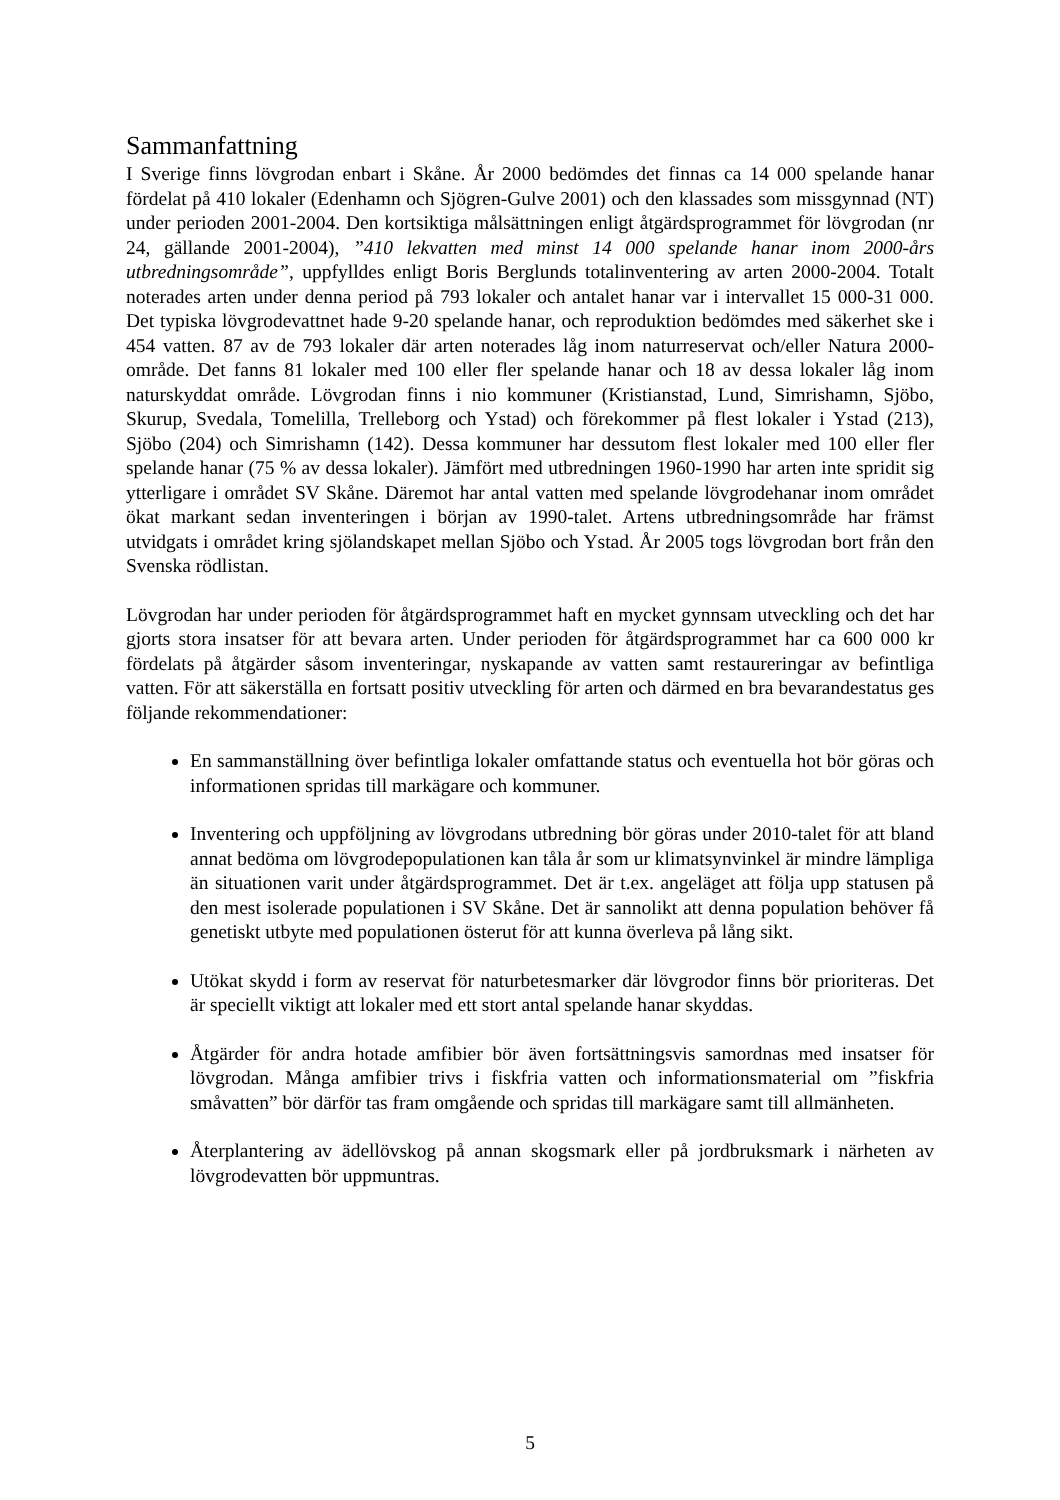Sammanfattning
I Sverige finns lövgrodan enbart i Skåne. År 2000 bedömdes det finnas ca 14 000 spelande hanar fördelat på 410 lokaler (Edenhamn och Sjögren-Gulve 2001) och den klassades som missgynnad (NT) under perioden 2001-2004. Den kortsiktiga målsättningen enligt åtgärdsprogrammet för lövgrodan (nr 24, gällande 2001-2004), ”410 lekvatten med minst 14 000 spelande hanar inom 2000-års utbredningsområde”, uppfylldes enligt Boris Berglunds totalinventering av arten 2000-2004. Totalt noterades arten under denna period på 793 lokaler och antalet hanar var i intervallet 15 000-31 000. Det typiska lövgrodevattnet hade 9-20 spelande hanar, och reproduktion bedömdes med säkerhet ske i 454 vatten. 87 av de 793 lokaler där arten noterades låg inom naturreservat och/eller Natura 2000-område. Det fanns 81 lokaler med 100 eller fler spelande hanar och 18 av dessa lokaler låg inom naturskyddat område. Lövgrodan finns i nio kommuner (Kristianstad, Lund, Simrishamn, Sjöbo, Skurup, Svedala, Tomelilla, Trelleborg och Ystad) och förekommer på flest lokaler i Ystad (213), Sjöbo (204) och Simrishamn (142). Dessa kommuner har dessutom flest lokaler med 100 eller fler spelande hanar (75 % av dessa lokaler). Jämfört med utbredningen 1960-1990 har arten inte spridit sig ytterligare i området SV Skåne. Däremot har antal vatten med spelande lövgrodehanar inom området ökat markant sedan inventeringen i början av 1990-talet. Artens utbredningsområde har främst utvidgats i området kring sjölandskapet mellan Sjöbo och Ystad. År 2005 togs lövgrodan bort från den Svenska rödlistan.
Lövgrodan har under perioden för åtgärdsprogrammet haft en mycket gynnsam utveckling och det har gjorts stora insatser för att bevara arten. Under perioden för åtgärdsprogrammet har ca 600 000 kr fördelats på åtgärder såsom inventeringar, nyskapande av vatten samt restaureringar av befintliga vatten. För att säkerställa en fortsatt positiv utveckling för arten och därmed en bra bevarandestatus ges följande rekommendationer:
En sammanställning över befintliga lokaler omfattande status och eventuella hot bör göras och informationen spridas till markägare och kommuner.
Inventering och uppföljning av lövgrodans utbredning bör göras under 2010-talet för att bland annat bedöma om lövgrodepopulationen kan tåla år som ur klimatsynvinkel är mindre lämpliga än situationen varit under åtgärdsprogrammet. Det är t.ex. angeläget att följa upp statusen på den mest isolerade populationen i SV Skåne. Det är sannolikt att denna population behöver få genetiskt utbyte med populationen österut för att kunna överleva på lång sikt.
Utökat skydd i form av reservat för naturbetesmarker där lövgrodor finns bör prioriteras. Det är speciellt viktigt att lokaler med ett stort antal spelande hanar skyddas.
Åtgärder för andra hotade amfibier bör även fortsättningsvis samordnas med insatser för lövgrodan. Många amfibier trivs i fiskfria vatten och informationsmaterial om ”fiskfria småvatten” bör därför tas fram omgående och spridas till markägare samt till allmänheten.
Återplantering av ädellövskog på annan skogsmark eller på jordbruksmark i närheten av lövgrodevatten bör uppmuntras.
5